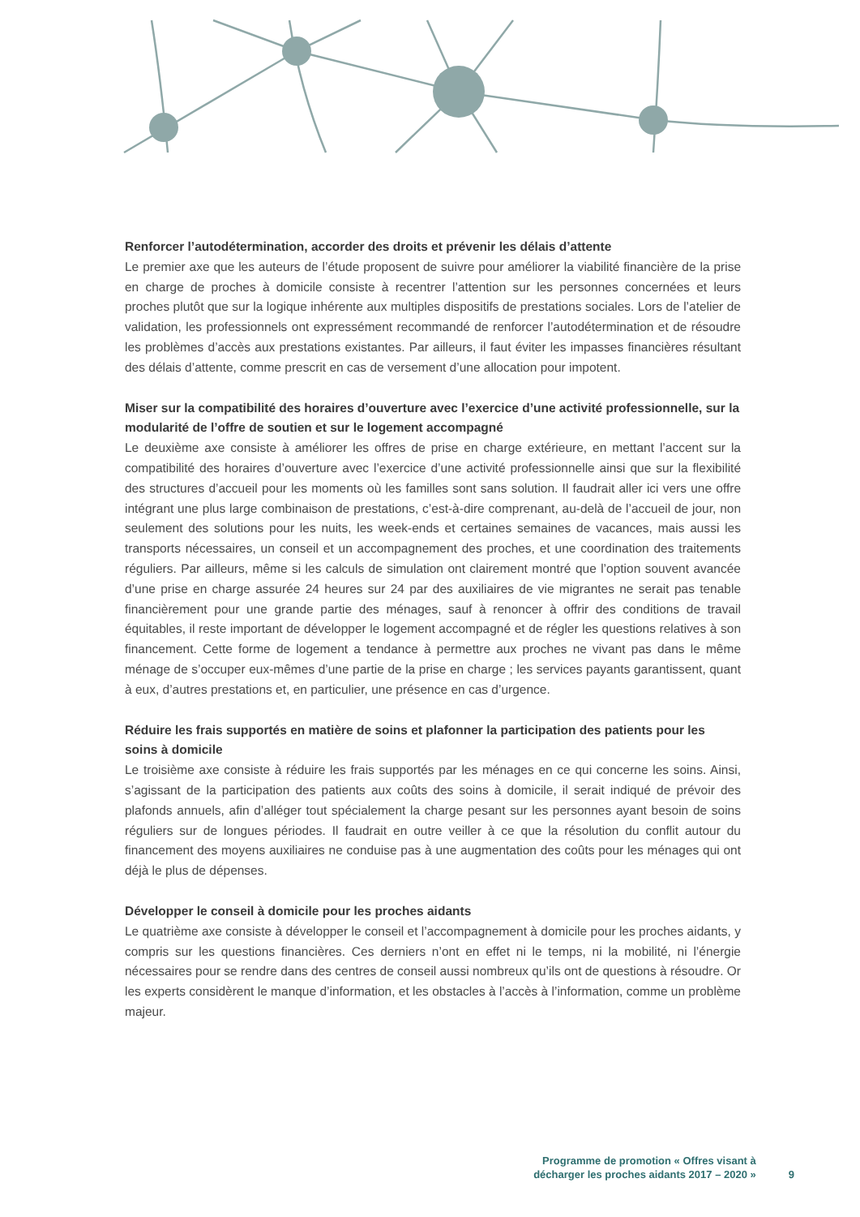Renforcer l’autodétermination, accorder des droits et prévenir les délais d’attente
Le premier axe que les auteurs de l’étude proposent de suivre pour améliorer la viabilité financière de la prise en charge de proches à domicile consiste à recentrer l’attention sur les personnes concernées et leurs proches plutôt que sur la logique inhérente aux multiples dispositifs de prestations sociales. Lors de l’atelier de validation, les professionnels ont expressément recommandé de renforcer l’autodétermination et de résoudre les problèmes d’accès aux prestations existantes. Par ailleurs, il faut éviter les impasses financières résultant des délais d’attente, comme prescrit en cas de versement d’une allocation pour impotent.
Miser sur la compatibilité des horaires d’ouverture avec l’exercice d’une activité professionnelle, sur la modularité de l’offre de soutien et sur le logement accompagné
Le deuxième axe consiste à améliorer les offres de prise en charge extérieure, en mettant l’accent sur la compatibilité des horaires d’ouverture avec l’exercice d’une activité professionnelle ainsi que sur la flexibilité des structures d’accueil pour les moments où les familles sont sans solution. Il faudrait aller ici vers une offre intégrant une plus large combinaison de prestations, c’est-à-dire comprenant, au-delà de l’accueil de jour, non seulement des solutions pour les nuits, les week-ends et certaines semaines de vacances, mais aussi les transports nécessaires, un conseil et un accompagnement des proches, et une coordination des traitements réguliers. Par ailleurs, même si les calculs de simulation ont clairement montré que l’option souvent avancée d’une prise en charge assurée 24 heures sur 24 par des auxiliaires de vie migrantes ne serait pas tenable financièrement pour une grande partie des ménages, sauf à renoncer à offrir des conditions de travail équitables, il reste important de développer le logement accompagné et de régler les questions relatives à son financement. Cette forme de logement a tendance à permettre aux proches ne vivant pas dans le même ménage de s’occuper eux-mêmes d’une partie de la prise en charge ; les services payants garantissent, quant à eux, d’autres prestations et, en particulier, une présence en cas d’urgence.
Réduire les frais supportés en matière de soins et plafonner la participation des patients pour les soins à domicile
Le troisième axe consiste à réduire les frais supportés par les ménages en ce qui concerne les soins. Ainsi, s’agissant de la participation des patients aux coûts des soins à domicile, il serait indiqué de prévoir des plafonds annuels, afin d’alléger tout spécialement la charge pesant sur les personnes ayant besoin de soins réguliers sur de longues périodes. Il faudrait en outre veiller à ce que la résolution du conflit autour du financement des moyens auxiliaires ne conduise pas à une augmentation des coûts pour les ménages qui ont déjà le plus de dépenses.
Développer le conseil à domicile pour les proches aidants
Le quatrième axe consiste à développer le conseil et l’accompagnement à domicile pour les proches aidants, y compris sur les questions financières. Ces derniers n’ont en effet ni le temps, ni la mobilité, ni l’énergie nécessaires pour se rendre dans des centres de conseil aussi nombreux qu’ils ont de questions à résoudre. Or les experts considèrent le manque d’information, et les obstacles à l’accès à l’information, comme un problème majeur.
Programme de promotion « Offres visant à
décharger les proches aidants 2017 – 2020 »
9